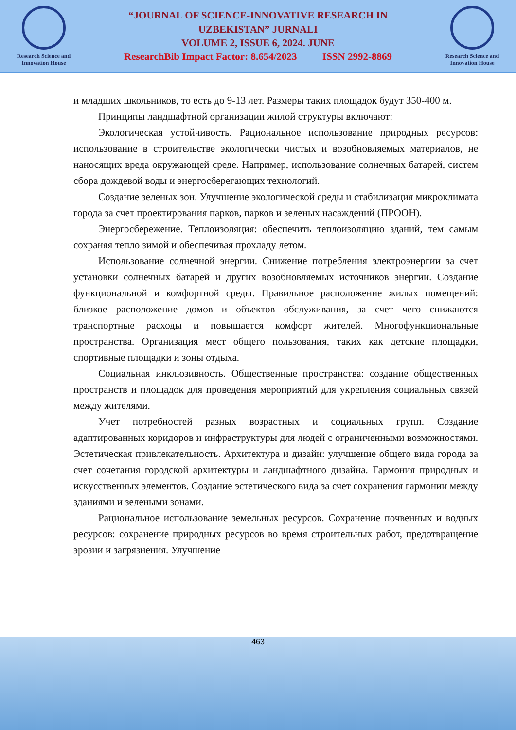Research Science and
Innovation House
“JOURNAL OF SCIENCE-INNOVATIVE RESEARCH IN
UZBEKISTAN” JURNALI
VOLUME 2, ISSUE 6, 2024. JUNE
ResearchBib Impact Factor: 8.654/2023 ISSN 2992-8869
Research Science and
Innovation House
и младших школьников, то есть до 9-13 лет. Размеры таких площадок будут 350-400 м.
Принципы ландшафтной организации жилой структуры включают:
Экологическая устойчивость. Рациональное использование природных ресурсов: использование в строительстве экологически чистых и возобновляемых материалов, не наносящих вреда окружающей среде. Например, использование солнечных батарей, систем сбора дождевой воды и энергосберегающих технологий.
Создание зеленых зон. Улучшение экологической среды и стабилизация микроклимата города за счет проектирования парков, парков и зеленых насаждений (ПРООН).
Энергосбережение. Теплоизоляция: обеспечить теплоизоляцию зданий, тем самым сохраняя тепло зимой и обеспечивая прохладу летом.
Использование солнечной энергии. Снижение потребления электроэнергии за счет установки солнечных батарей и других возобновляемых источников энергии. Создание функциональной и комфортной среды. Правильное расположение жилых помещений: близкое расположение домов и объектов обслуживания, за счет чего снижаются транспортные расходы и повышается комфорт жителей. Многофункциональные пространства. Организация мест общего пользования, таких как детские площадки, спортивные площадки и зоны отдыха.
Социальная инклюзивность. Общественные пространства: создание общественных пространств и площадок для проведения мероприятий для укрепления социальных связей между жителями.
Учет потребностей разных возрастных и социальных групп. Создание адаптированных коридоров и инфраструктуры для людей с ограниченными возможностями. Эстетическая привлекательность. Архитектура и дизайн: улучшение общего вида города за счет сочетания городской архитектуры и ландшафтного дизайна. Гармония природных и искусственных элементов. Создание эстетического вида за счет сохранения гармонии между зданиями и зелеными зонами.
Рациональное использование земельных ресурсов. Сохранение почвенных и водных ресурсов: сохранение природных ресурсов во время строительных работ, предотвращение эрозии и загрязнения. Улучшение
463